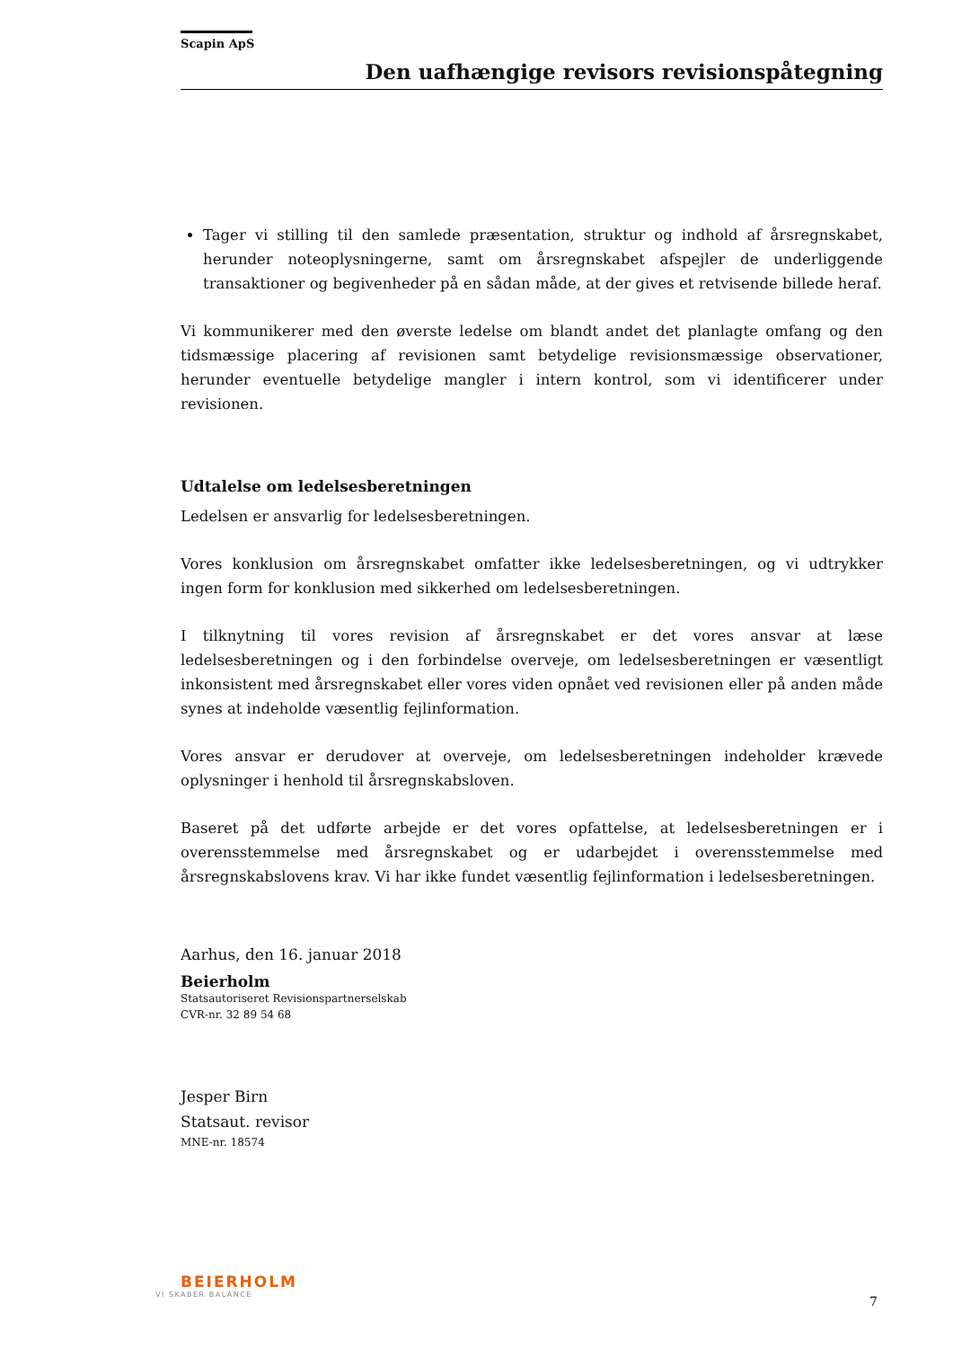Scapin ApS
Den uafhængige revisors revisionspåtegning
Tager vi stilling til den samlede præsentation, struktur og indhold af årsregnskabet, herunder noteoplysningerne, samt om årsregnskabet afspejler de underliggende transaktioner og begivenheder på en sådan måde, at der gives et retvisende billede heraf.
Vi kommunikerer med den øverste ledelse om blandt andet det planlagte omfang og den tidsmæssige placering af revisionen samt betydelige revisionsmæssige observationer, herunder eventuelle betydelige mangler i intern kontrol, som vi identificerer under revisionen.
Udtalelse om ledelsesberetningen
Ledelsen er ansvarlig for ledelsesberetningen.
Vores konklusion om årsregnskabet omfatter ikke ledelsesberetningen, og vi udtrykker ingen form for konklusion med sikkerhed om ledelsesberetningen.
I tilknytning til vores revision af årsregnskabet er det vores ansvar at læse ledelsesberetningen og i den forbindelse overveje, om ledelsesberetningen er væsentligt inkonsistent med årsregnskabet eller vores viden opnået ved revisionen eller på anden måde synes at indeholde væsentlig fejlinformation.
Vores ansvar er derudover at overveje, om ledelsesberetningen indeholder krævede oplysninger i henhold til årsregnskabsloven.
Baseret på det udførte arbejde er det vores opfattelse, at ledelsesberetningen er i overensstemmelse med årsregnskabet og er udarbejdet i overensstemmelse med årsregnskabslovens krav. Vi har ikke fundet væsentlig fejlinformation i ledelsesberetningen.
Aarhus, den 16. januar 2018
Beierholm
Statsautoriseret Revisionspartnerselskab
CVR-nr. 32 89 54 68
Jesper Birn
Statsaut. revisor
MNE-nr. 18574
BEIERHOLM
VI SKABER BALANCE
7